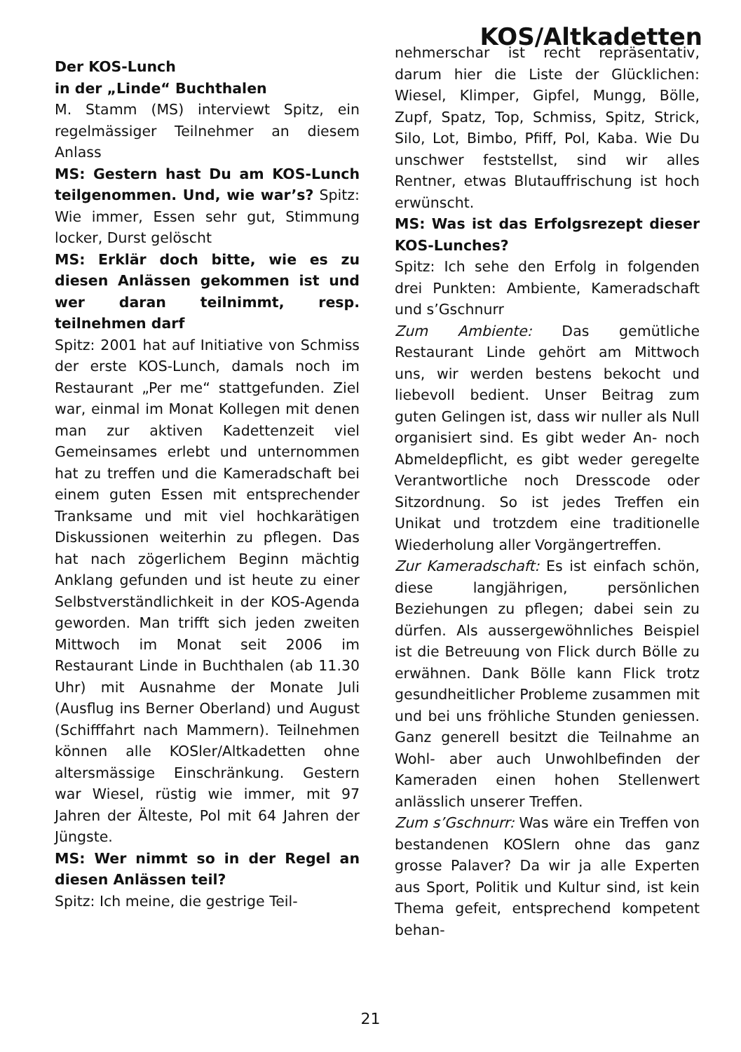KOS/Altkadetten
Der KOS-Lunch
in der „Linde“ Buchthalen
M. Stamm (MS) interviewt Spitz, ein regelmässiger Teilnehmer an diesem Anlass
MS: Gestern hast Du am KOS-Lunch teilgenommen. Und, wie war’s? Spitz: Wie immer, Essen sehr gut, Stimmung locker, Durst gelöscht
MS: Erklär doch bitte, wie es zu diesen Anlässen gekommen ist und wer daran teilnimmt, resp. teilnehmen darf
Spitz: 2001 hat auf Initiative von Schmiss der erste KOS-Lunch, damals noch im Restaurant „Per me“ stattgefunden. Ziel war, einmal im Monat Kollegen mit denen man zur aktiven Kadettenzeit viel Gemeinsames erlebt und unternommen hat zu treffen und die Kameradschaft bei einem guten Essen mit entsprechender Tranksame und mit viel hochkarätigen Diskussionen weiterhin zu pflegen. Das hat nach zögerlichem Beginn mächtig Anklang gefunden und ist heute zu einer Selbstverständlichkeit in der KOS-Agenda geworden. Man trifft sich jeden zweiten Mittwoch im Monat seit 2006 im Restaurant Linde in Buchthalen (ab 11.30 Uhr) mit Ausnahme der Monate Juli (Ausflug ins Berner Oberland) und August (Schifffahrt nach Mammern). Teilnehmen können alle KOSler/Altkadetten ohne altersmässige Einschränkung. Gestern war Wiesel, rüstig wie immer, mit 97 Jahren der Älteste, Pol mit 64 Jahren der Jüngste.
MS: Wer nimmt so in der Regel an diesen Anlässen teil?
Spitz: Ich meine, die gestrige Teil-
nehmerschar ist recht repräsentativ, darum hier die Liste der Glücklichen: Wiesel, Klimper, Gipfel, Mungg, Bölle, Zupf, Spatz, Top, Schmiss, Spitz, Strick, Silo, Lot, Bimbo, Pfiff, Pol, Kaba. Wie Du unschwer feststellst, sind wir alles Rentner, etwas Blutauffrischung ist hoch erwünscht.
MS: Was ist das Erfolgsrezept dieser KOS-Lunches?
Spitz: Ich sehe den Erfolg in folgenden drei Punkten: Ambiente, Kameradschaft und s’Gschnurr
Zum Ambiente: Das gemütliche Restaurant Linde gehört am Mittwoch uns, wir werden bestens bekocht und liebevoll bedient. Unser Beitrag zum guten Gelingen ist, dass wir nuller als Null organisiert sind. Es gibt weder An- noch Abmeldepflicht, es gibt weder geregelte Verantwortliche noch Dresscode oder Sitzordnung. So ist jedes Treffen ein Unikat und trotzdem eine traditionelle Wiederholung aller Vorgängertreffen.
Zur Kameradschaft: Es ist einfach schön, diese langjährigen, persönlichen Beziehungen zu pflegen; dabei sein zu dürfen. Als aussergewöhnliches Beispiel ist die Betreuung von Flick durch Bölle zu erwähnen. Dank Bölle kann Flick trotz gesundheitlicher Probleme zusammen mit und bei uns fröhliche Stunden geniessen. Ganz generell besitzt die Teilnahme an Wohl- aber auch Unwohlbefinden der Kameraden einen hohen Stellenwert anlässlich unserer Treffen.
Zum s’Gschnurr: Was wäre ein Treffen von bestandenen KOSlern ohne das ganz grosse Palaver? Da wir ja alle Experten aus Sport, Politik und Kultur sind, ist kein Thema gefeit, entsprechend kompetent behan-
21